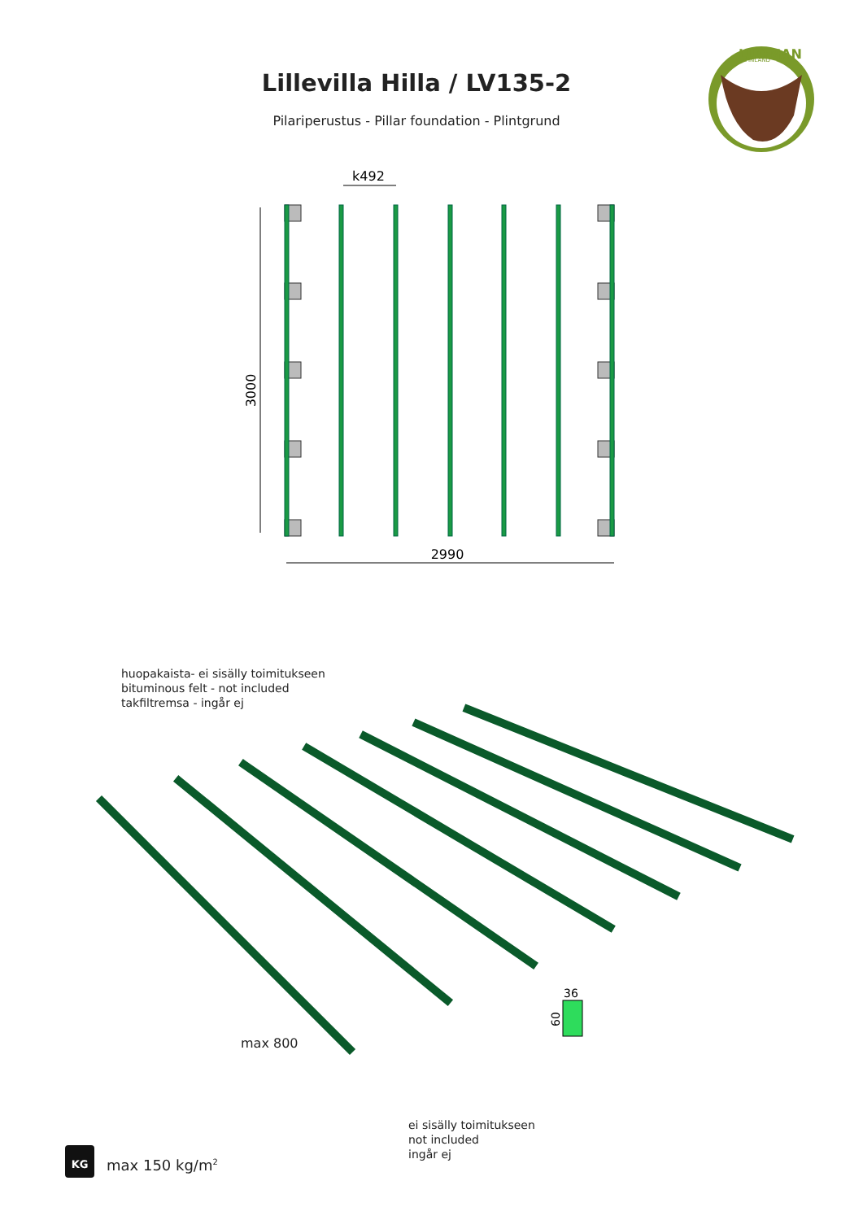Lillevilla Hilla / LV135-2
Pilariperustus - Pillar foundation - Plintgrund
LUOMAN
FINLAND
3000
2990
k492
huopakaista- ei sisälly toimitukseen
bituminous felt - not included
takfiltremsa - ingår ej
36
60
max 800
ei sisälly toimitukseen
not included
ingår ej
KG
max 150 kg/m<sup>2</sup>